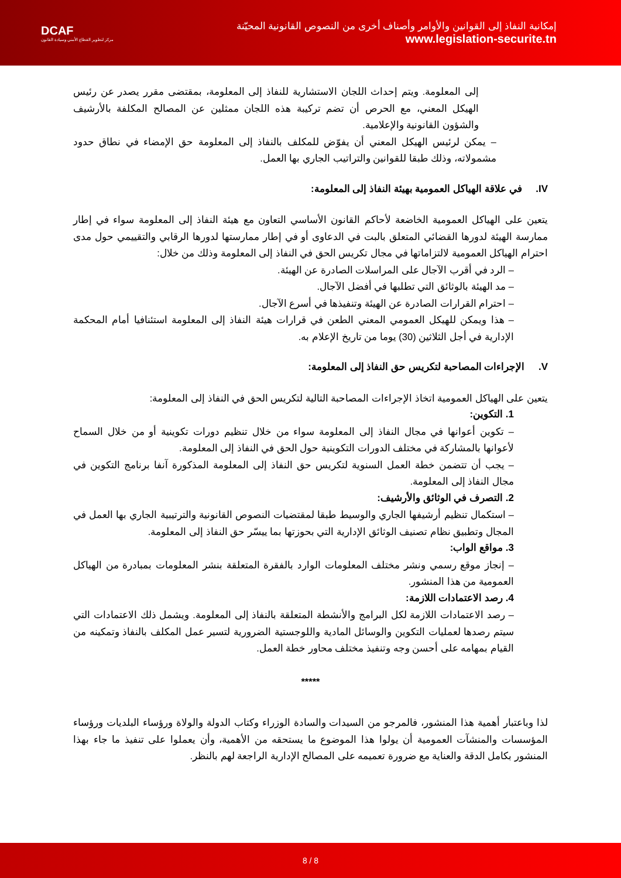DCAF
مركز لتطوير القطاع الأمني وسيادة القانون
إمكانية النفاذ إلى القوانين والأوامر وأصناف أخرى من النصوص القانونية المحيّنة
www.legislation-securite.tn
إلى المعلومة. ويتم إحداث اللجان الاستشارية للنفاذ إلى المعلومة، بمقتضى مقرر يصدر عن رئيس الهيكل المعني، مع الحرص أن تضم تركيبة هذه اللجان ممثلين عن المصالح المكلفة بالأرشيف والشؤون القانونية والإعلامية.
– يمكن لرئيس الهيكل المعني أن يفوّض للمكلف بالنفاذ إلى المعلومة حق الإمضاء في نطاق حدود مشمولاته، وذلك طبقا للقوانين والتراتيب الجاري بها العمل.
IV. في علاقة الهياكل العمومية بهيئة النفاذ إلى المعلومة:
يتعين على الهياكل العمومية الخاضعة لأحاكم القانون الأساسي التعاون مع هيئة النفاذ إلى المعلومة سواء في إطار ممارسة الهيئة لدورها القضائي المتعلق بالبت في الدعاوى أو في إطار ممارستها لدورها الرقابي والتقييمي حول مدى احترام الهياكل العمومية لالتزاماتها في مجال تكريس الحق في النفاذ إلى المعلومة وذلك من خلال:
– الرد في أقرب الآجال على المراسلات الصادرة عن الهيئة.
– مد الهيئة بالوثائق التي تطلبها في أفضل الآجال.
– احترام القرارات الصادرة عن الهيئة وتنفيذها في أسرع الآجال.
– هذا ويمكن للهيكل العمومي المعني الطعن في قرارات هيئة النفاذ إلى المعلومة استئنافيا أمام المحكمة الإدارية في أجل الثلاثين (30) يوما من تاريخ الإعلام به.
V. الإجراءات المصاحبة لتكريس حق النفاذ إلى المعلومة:
يتعين على الهياكل العمومية اتخاذ الإجراءات المصاحبة التالية لتكريس الحق في النفاذ إلى المعلومة:
1. التكوين:
– تكوين أعوانها في مجال النفاذ إلى المعلومة سواء من خلال تنظيم دورات تكوينية أو من خلال السماح لأعوانها بالمشاركة في مختلف الدورات التكوينية حول الحق في النفاذ إلى المعلومة.
– يجب أن تتضمن خطة العمل السنوية لتكريس حق النفاذ إلى المعلومة المذكورة آنفا برنامج التكوين في مجال النفاذ إلى المعلومة.
2. التصرف في الوثائق والأرشيف:
– استكمال تنظيم أرشيفها الجاري والوسيط طبقا لمقتضيات النصوص القانونية والترتيبية الجاري بها العمل في المجال وتطبيق نظام تصنيف الوثائق الإدارية التي بحوزتها بما ييسّر حق النفاذ إلى المعلومة.
3. مواقع الواب:
– إنجاز موقع رسمي ونشر مختلف المعلومات الوارد بالفقرة المتعلقة بنشر المعلومات بمبادرة من الهياكل العمومية من هذا المنشور.
4. رصد الاعتمادات اللازمة:
– رصد الاعتمادات اللازمة لكل البرامج والأنشطة المتعلقة بالنفاذ إلى المعلومة. ويشمل ذلك الاعتمادات التي سيتم رصدها لعمليات التكوين والوسائل المادية واللوجستية الضرورية لتسير عمل المكلف بالنفاذ وتمكينه من القيام بمهامه على أحسن وجه وتنفيذ مختلف محاور خطة العمل.
*****
لذا وباعتبار أهمية هذا المنشور، فالمرجو من السيدات والسادة الوزراء وكتاب الدولة والولاة ورؤساء البلديات ورؤساء المؤسسات والمنشآت العمومية أن يولوا هذا الموضوع ما يستحقه من الأهمية، وأن يعملوا على تنفيذ ما جاء بهذا المنشور بكامل الدقة والعناية مع ضرورة تعميمه على المصالح الإدارية الراجعة لهم بالنظر.
8 / 8